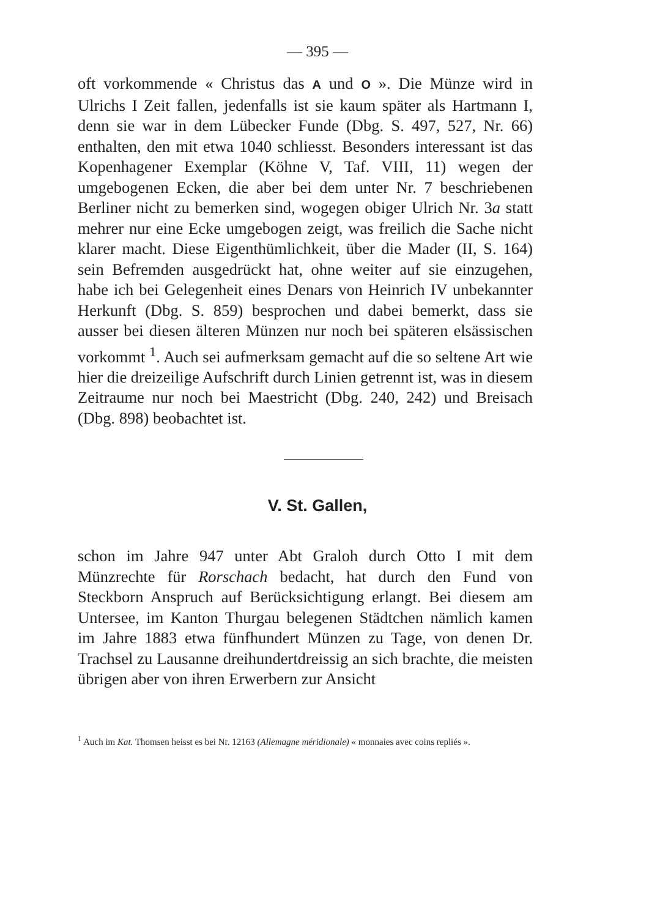— 395 —
oft vorkommende « Christus das A und O ». Die Münze wird in Ulrichs I Zeit fallen, jedenfalls ist sie kaum später als Hartmann I, denn sie war in dem Lübecker Funde (Dbg. S. 497, 527, Nr. 66) enthalten, den mit etwa 1040 schliesst. Besonders interessant ist das Kopenhagener Exemplar (Köhne V, Taf. VIII, 11) wegen der umgebogenen Ecken, die aber bei dem unter Nr. 7 beschriebenen Berliner nicht zu bemerken sind, wogegen obiger Ulrich Nr. 3a statt mehrer nur eine Ecke umgebogen zeigt, was freilich die Sache nicht klarer macht. Diese Eigenthümlichkeit, über die Mader (II, S. 164) sein Befremden ausgedrückt hat, ohne weiter auf sie einzugehen, habe ich bei Gelegenheit eines Denars von Heinrich IV unbekannter Herkunft (Dbg. S. 859) besprochen und dabei bemerkt, dass sie ausser bei diesen älteren Münzen nur noch bei späteren elsässischen vorkommt <sup>1</sup>. Auch sei aufmerksam gemacht auf die so seltene Art wie hier die dreizeilige Aufschrift durch Linien getrennt ist, was in diesem Zeitraume nur noch bei Maestricht (Dbg. 240, 242) und Breisach (Dbg. 898) beobachtet ist.
V. St. Gallen,
schon im Jahre 947 unter Abt Graloh durch Otto I mit dem Münzrechte für Rorschach bedacht, hat durch den Fund von Steckborn Anspruch auf Berücksichtigung erlangt. Bei diesem am Untersee, im Kanton Thurgau belegenen Städtchen nämlich kamen im Jahre 1883 etwa fünfhundert Münzen zu Tage, von denen Dr. Trachsel zu Lausanne dreihundertdreissig an sich brachte, die meisten übrigen aber von ihren Erwerbern zur Ansicht
<sup>1</sup> Auch im Kat. Thomsen heisst es bei Nr. 12163 (Allemagne méridionale) « monnaies avec coins repliés ».